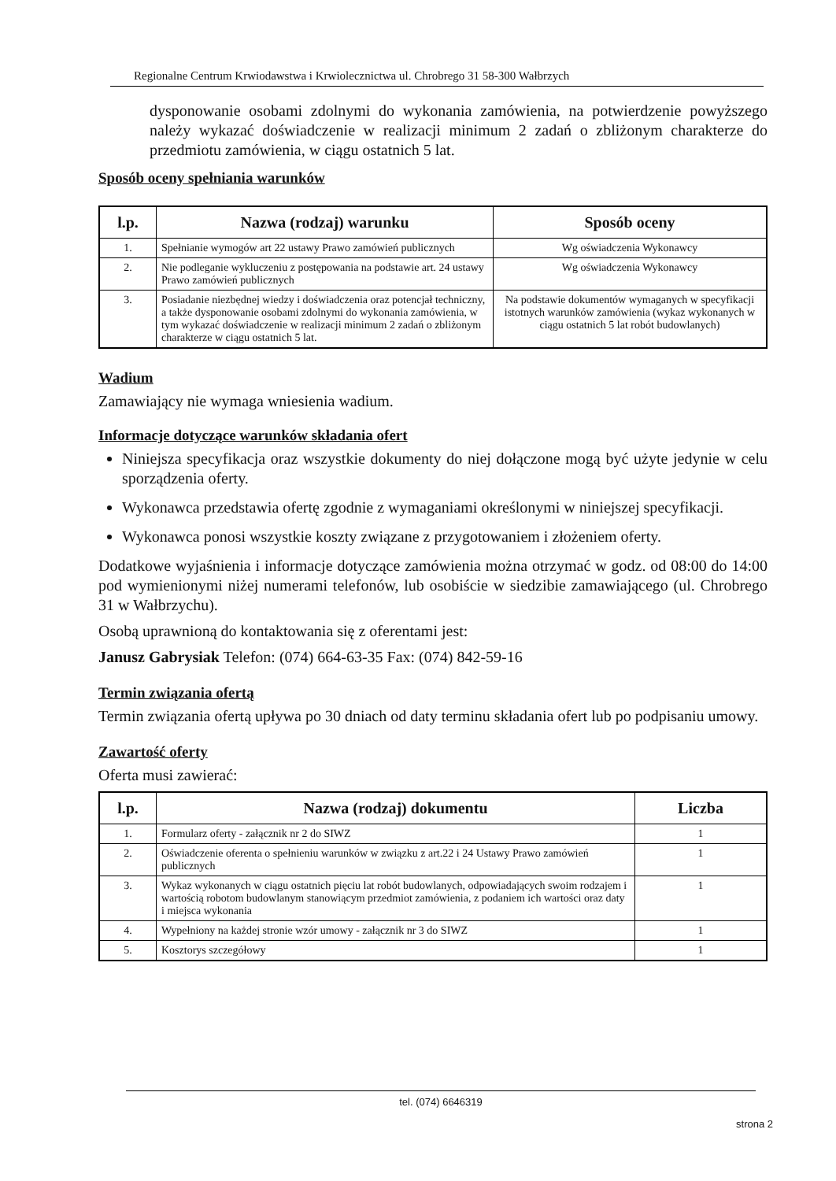Regionalne Centrum Krwiodawstwa i Krwiolecznictwa ul. Chrobrego 31 58-300 Wałbrzych
dysponowanie osobami zdolnymi do wykonania zamówienia, na potwierdzenie powyższego należy wykazać doświadczenie w realizacji minimum 2 zadań o zbliżonym charakterze do przedmiotu zamówienia, w ciągu ostatnich 5 lat.
Sposób oceny spełniania warunków
| l.p. | Nazwa (rodzaj) warunku | Sposób oceny |
| --- | --- | --- |
| 1. | Spełnianie wymogów art 22 ustawy Prawo zamówień publicznych | Wg oświadczenia Wykonawcy |
| 2. | Nie podleganie wykluczeniu z postępowania na podstawie art. 24 ustawy Prawo zamówień publicznych | Wg oświadczenia Wykonawcy |
| 3. | Posiadanie niezbędnej wiedzy i doświadczenia oraz potencjał techniczny, a także dysponowanie osobami zdolnymi do wykonania zamówienia, w tym wykazać doświadczenie w realizacji minimum 2 zadań o zbliżonym charakterze w ciągu ostatnich 5 lat. | Na podstawie dokumentów wymaganych w specyfikacji istotnych warunków zamówienia (wykaz wykonanych w ciągu ostatnich 5 lat robót budowlanych) |
Wadium
Zamawiający nie wymaga wniesienia wadium.
Informacje dotyczące warunków składania ofert
Niniejsza specyfikacja oraz wszystkie dokumenty do niej dołączone mogą być użyte jedynie w celu sporządzenia oferty.
Wykonawca przedstawia ofertę zgodnie z wymaganiami określonymi w niniejszej specyfikacji.
Wykonawca ponosi wszystkie koszty związane z przygotowaniem i złożeniem oferty.
Dodatkowe wyjaśnienia i informacje dotyczące zamówienia można otrzymać w godz. od 08:00 do 14:00 pod wymienionymi niżej numerami telefonów, lub osobiście w siedzibie zamawiającego (ul. Chrobrego 31 w Wałbrzychu).
Osobą uprawnioną do kontaktowania się z oferentami jest:
Janusz Gabrysiak Telefon: (074) 664-63-35 Fax: (074) 842-59-16
Termin związania ofertą
Termin związania ofertą upływa po 30 dniach od daty terminu składania ofert lub po podpisaniu umowy.
Zawartość oferty
Oferta musi zawierać:
| l.p. | Nazwa (rodzaj) dokumentu | Liczba |
| --- | --- | --- |
| 1. | Formularz oferty - załącznik nr 2 do SIWZ | 1 |
| 2. | Oświadczenie oferenta o spełnieniu warunków w związku z art.22 i 24 Ustawy Prawo zamówień publicznych | 1 |
| 3. | Wykaz wykonanych w ciągu ostatnich pięciu lat robót budowlanych, odpowiadających swoim rodzajem i wartością robotom budowlanym stanowiącym przedmiot zamówienia, z podaniem ich wartości oraz daty i miejsca wykonania | 1 |
| 4. | Wypełniony na każdej stronie wzór umowy - załącznik nr 3 do SIWZ | 1 |
| 5. | Kosztorys szczegółowy | 1 |
tel. (074) 6646319
strona 2